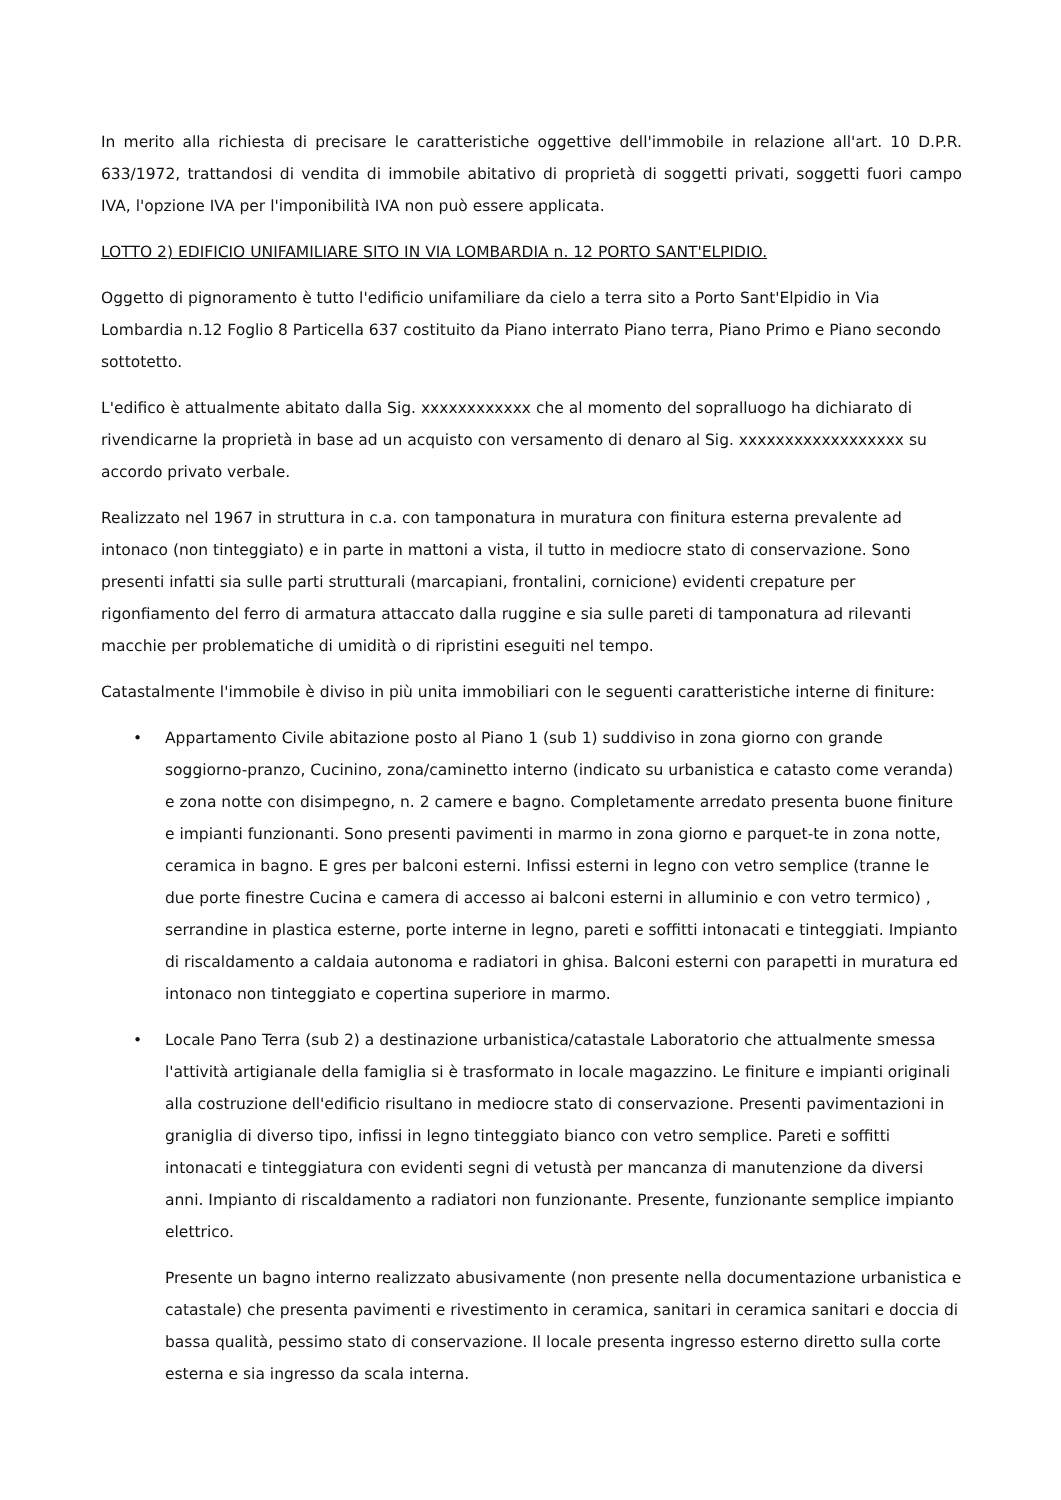In merito alla richiesta di precisare le caratteristiche oggettive dell'immobile in relazione all'art. 10 D.P.R. 633/1972, trattandosi di vendita di immobile abitativo di proprietà di soggetti privati, soggetti fuori campo IVA, l'opzione IVA per l'imponibilità IVA non può essere applicata.
LOTTO 2) EDIFICIO UNIFAMILIARE SITO IN VIA LOMBARDIA n. 12 PORTO SANT'ELPIDIO.
Oggetto di pignoramento è tutto l'edificio unifamiliare da cielo a terra sito a Porto Sant'Elpidio in Via Lombardia n.12 Foglio 8 Particella 637 costituito da Piano interrato Piano terra, Piano Primo e Piano secondo sottotetto.
L'edifico è attualmente abitato dalla Sig. xxxxxxxxxxxx che al momento del sopralluogo ha dichiarato di rivendicarne la proprietà in base ad un acquisto con versamento di denaro al Sig. xxxxxxxxxxxxxxxxxx su accordo privato verbale.
Realizzato nel 1967 in struttura in c.a. con tamponatura in muratura con finitura esterna prevalente ad intonaco (non tinteggiato) e in parte in mattoni a vista, il tutto in mediocre stato di conservazione. Sono presenti infatti sia sulle parti strutturali (marcapiani, frontalini, cornicione) evidenti crepature per rigonfiamento del ferro di armatura attaccato dalla ruggine e sia sulle pareti di tamponatura ad rilevanti macchie per problematiche di umidità o di ripristini eseguiti nel tempo.
Catastalmente l'immobile è diviso in più unita immobiliari con le seguenti caratteristiche interne di finiture:
• Appartamento Civile abitazione posto al Piano 1 (sub 1) suddiviso in zona giorno con grande soggiorno-pranzo, Cucinino, zona/caminetto interno (indicato su urbanistica e catasto come veranda) e zona notte con disimpegno, n. 2 camere e bagno. Completamente arredato presenta buone finiture e impianti funzionanti. Sono presenti pavimenti in marmo in zona giorno e parquet-te in zona notte, ceramica in bagno. E gres per balconi esterni. Infissi esterni in legno con vetro semplice (tranne le due porte finestre Cucina e camera di accesso ai balconi esterni in alluminio e con vetro termico) , serrandine in plastica esterne, porte interne in legno, pareti e soffitti intonacati e tinteggiati. Impianto di riscaldamento a caldaia autonoma e radiatori in ghisa. Balconi esterni con parapetti in muratura ed intonaco non tinteggiato e copertina superiore in marmo.
• Locale Pano Terra (sub 2) a destinazione urbanistica/catastale Laboratorio che attualmente smessa l'attività artigianale della famiglia si è trasformato in locale magazzino. Le finiture e impianti originali alla costruzione dell'edificio risultano in mediocre stato di conservazione. Presenti pavimentazioni in graniglia di diverso tipo, infissi in legno tinteggiato bianco con vetro semplice. Pareti e soffitti intonacati e tinteggiatura con evidenti segni di vetustà per mancanza di manutenzione da diversi anni. Impianto di riscaldamento a radiatori non funzionante. Presente, funzionante semplice impianto elettrico.
Presente un bagno interno realizzato abusivamente (non presente nella documentazione urbanistica e catastale) che presenta pavimenti e rivestimento in ceramica, sanitari in ceramica sanitari e doccia di bassa qualità, pessimo stato di conservazione. Il locale presenta ingresso esterno diretto sulla corte esterna e sia ingresso da scala interna.